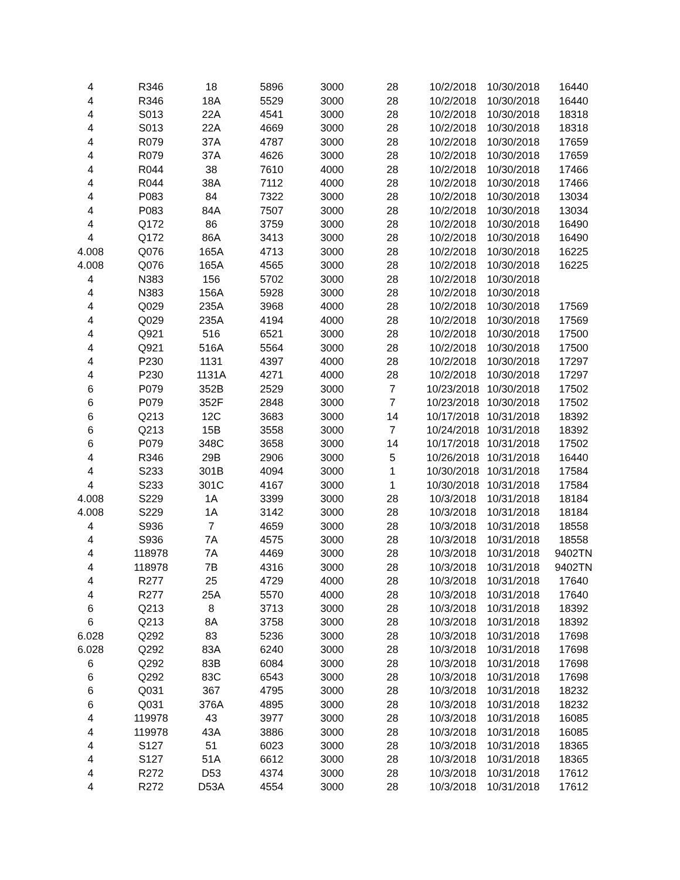| 4 | R346 | 18 | 5896 | 3000 | 28 | 10/2/2018 | 10/30/2018 | 16440 |
| 4 | R346 | 18A | 5529 | 3000 | 28 | 10/2/2018 | 10/30/2018 | 16440 |
| 4 | S013 | 22A | 4541 | 3000 | 28 | 10/2/2018 | 10/30/2018 | 18318 |
| 4 | S013 | 22A | 4669 | 3000 | 28 | 10/2/2018 | 10/30/2018 | 18318 |
| 4 | R079 | 37A | 4787 | 3000 | 28 | 10/2/2018 | 10/30/2018 | 17659 |
| 4 | R079 | 37A | 4626 | 3000 | 28 | 10/2/2018 | 10/30/2018 | 17659 |
| 4 | R044 | 38 | 7610 | 4000 | 28 | 10/2/2018 | 10/30/2018 | 17466 |
| 4 | R044 | 38A | 7112 | 4000 | 28 | 10/2/2018 | 10/30/2018 | 17466 |
| 4 | P083 | 84 | 7322 | 3000 | 28 | 10/2/2018 | 10/30/2018 | 13034 |
| 4 | P083 | 84A | 7507 | 3000 | 28 | 10/2/2018 | 10/30/2018 | 13034 |
| 4 | Q172 | 86 | 3759 | 3000 | 28 | 10/2/2018 | 10/30/2018 | 16490 |
| 4 | Q172 | 86A | 3413 | 3000 | 28 | 10/2/2018 | 10/30/2018 | 16490 |
| 4.008 | Q076 | 165A | 4713 | 3000 | 28 | 10/2/2018 | 10/30/2018 | 16225 |
| 4.008 | Q076 | 165A | 4565 | 3000 | 28 | 10/2/2018 | 10/30/2018 | 16225 |
| 4 | N383 | 156 | 5702 | 3000 | 28 | 10/2/2018 | 10/30/2018 | |
| 4 | N383 | 156A | 5928 | 3000 | 28 | 10/2/2018 | 10/30/2018 | |
| 4 | Q029 | 235A | 3968 | 4000 | 28 | 10/2/2018 | 10/30/2018 | 17569 |
| 4 | Q029 | 235A | 4194 | 4000 | 28 | 10/2/2018 | 10/30/2018 | 17569 |
| 4 | Q921 | 516 | 6521 | 3000 | 28 | 10/2/2018 | 10/30/2018 | 17500 |
| 4 | Q921 | 516A | 5564 | 3000 | 28 | 10/2/2018 | 10/30/2018 | 17500 |
| 4 | P230 | 1131 | 4397 | 4000 | 28 | 10/2/2018 | 10/30/2018 | 17297 |
| 4 | P230 | 1131A | 4271 | 4000 | 28 | 10/2/2018 | 10/30/2018 | 17297 |
| 6 | P079 | 352B | 2529 | 3000 | 7 | 10/23/2018 | 10/30/2018 | 17502 |
| 6 | P079 | 352F | 2848 | 3000 | 7 | 10/23/2018 | 10/30/2018 | 17502 |
| 6 | Q213 | 12C | 3683 | 3000 | 14 | 10/17/2018 | 10/31/2018 | 18392 |
| 6 | Q213 | 15B | 3558 | 3000 | 7 | 10/24/2018 | 10/31/2018 | 18392 |
| 6 | P079 | 348C | 3658 | 3000 | 14 | 10/17/2018 | 10/31/2018 | 17502 |
| 4 | R346 | 29B | 2906 | 3000 | 5 | 10/26/2018 | 10/31/2018 | 16440 |
| 4 | S233 | 301B | 4094 | 3000 | 1 | 10/30/2018 | 10/31/2018 | 17584 |
| 4 | S233 | 301C | 4167 | 3000 | 1 | 10/30/2018 | 10/31/2018 | 17584 |
| 4.008 | S229 | 1A | 3399 | 3000 | 28 | 10/3/2018 | 10/31/2018 | 18184 |
| 4.008 | S229 | 1A | 3142 | 3000 | 28 | 10/3/2018 | 10/31/2018 | 18184 |
| 4 | S936 | 7 | 4659 | 3000 | 28 | 10/3/2018 | 10/31/2018 | 18558 |
| 4 | S936 | 7A | 4575 | 3000 | 28 | 10/3/2018 | 10/31/2018 | 18558 |
| 4 | 118978 | 7A | 4469 | 3000 | 28 | 10/3/2018 | 10/31/2018 | 9402TN |
| 4 | 118978 | 7B | 4316 | 3000 | 28 | 10/3/2018 | 10/31/2018 | 9402TN |
| 4 | R277 | 25 | 4729 | 4000 | 28 | 10/3/2018 | 10/31/2018 | 17640 |
| 4 | R277 | 25A | 5570 | 4000 | 28 | 10/3/2018 | 10/31/2018 | 17640 |
| 6 | Q213 | 8 | 3713 | 3000 | 28 | 10/3/2018 | 10/31/2018 | 18392 |
| 6 | Q213 | 8A | 3758 | 3000 | 28 | 10/3/2018 | 10/31/2018 | 18392 |
| 6.028 | Q292 | 83 | 5236 | 3000 | 28 | 10/3/2018 | 10/31/2018 | 17698 |
| 6.028 | Q292 | 83A | 6240 | 3000 | 28 | 10/3/2018 | 10/31/2018 | 17698 |
| 6 | Q292 | 83B | 6084 | 3000 | 28 | 10/3/2018 | 10/31/2018 | 17698 |
| 6 | Q292 | 83C | 6543 | 3000 | 28 | 10/3/2018 | 10/31/2018 | 17698 |
| 6 | Q031 | 367 | 4795 | 3000 | 28 | 10/3/2018 | 10/31/2018 | 18232 |
| 6 | Q031 | 376A | 4895 | 3000 | 28 | 10/3/2018 | 10/31/2018 | 18232 |
| 4 | 119978 | 43 | 3977 | 3000 | 28 | 10/3/2018 | 10/31/2018 | 16085 |
| 4 | 119978 | 43A | 3886 | 3000 | 28 | 10/3/2018 | 10/31/2018 | 16085 |
| 4 | S127 | 51 | 6023 | 3000 | 28 | 10/3/2018 | 10/31/2018 | 18365 |
| 4 | S127 | 51A | 6612 | 3000 | 28 | 10/3/2018 | 10/31/2018 | 18365 |
| 4 | R272 | D53 | 4374 | 3000 | 28 | 10/3/2018 | 10/31/2018 | 17612 |
| 4 | R272 | D53A | 4554 | 3000 | 28 | 10/3/2018 | 10/31/2018 | 17612 |